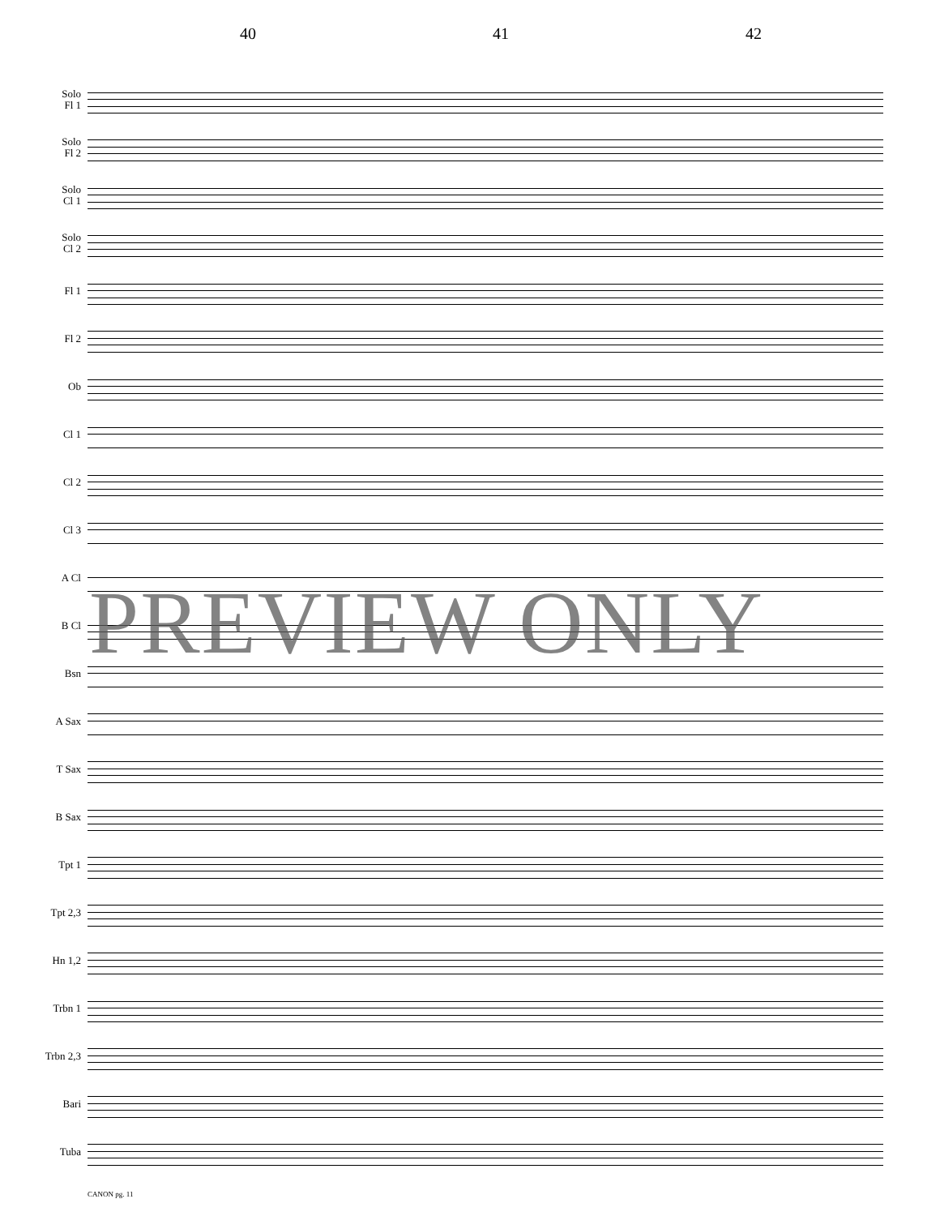40 41 42
Solo
Fl 1
Solo
Fl 2
Solo
Cl 1
Solo
Cl 2
Fl 1
Fl 2
Ob
Cl 1
Cl 2
Cl 3
A Cl
B Cl
Bsn
A Sax
T Sax
B Sax
Tpt 1
Tpt 2,3
Hn 1,2
Trbn 1
Trbn 2,3
Bari
Tuba
PREVIEW ONLY
CANON pg. 11